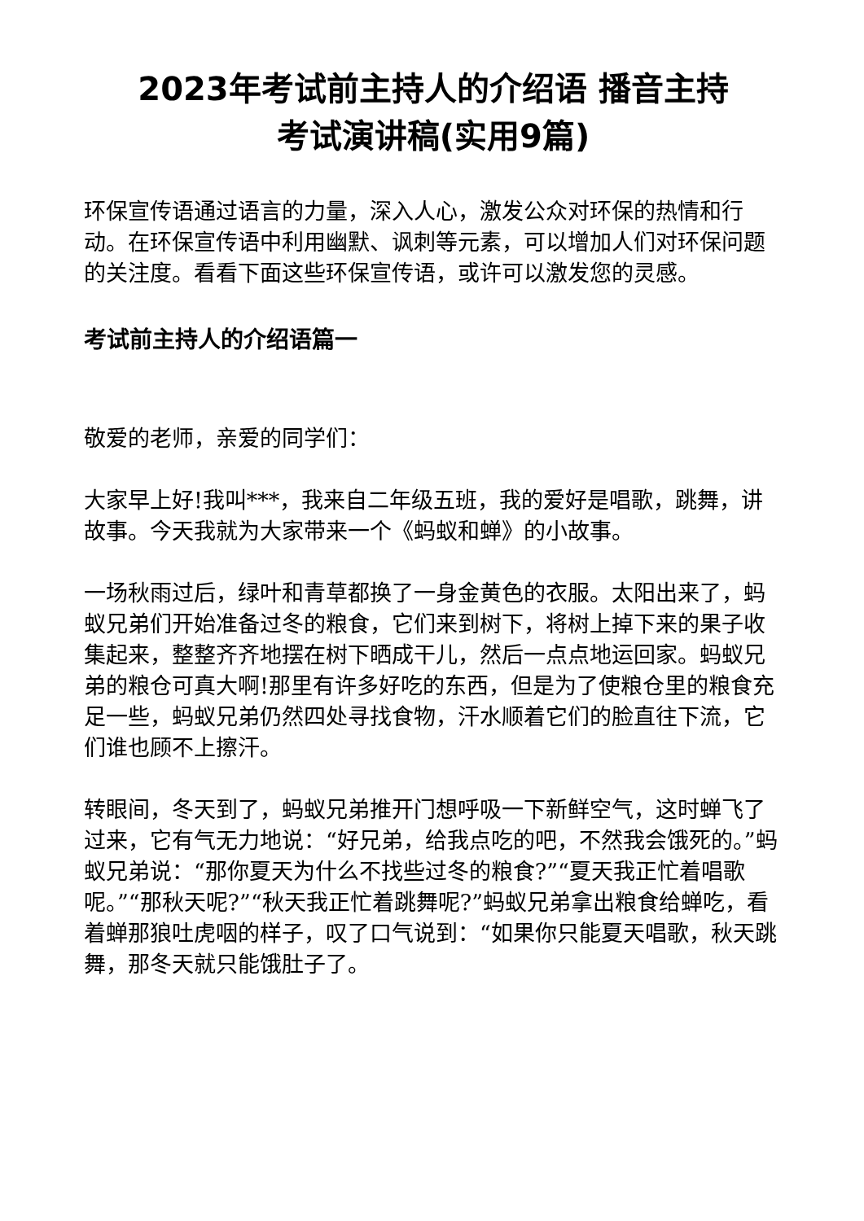2023年考试前主持人的介绍语 播音主持
考试演讲稿(实用9篇)
环保宣传语通过语言的力量，深入人心，激发公众对环保的热情和行动。在环保宣传语中利用幽默、讽刺等元素，可以增加人们对环保问题的关注度。看看下面这些环保宣传语，或许可以激发您的灵感。
考试前主持人的介绍语篇一
敬爱的老师，亲爱的同学们：
大家早上好!我叫***，我来自二年级五班，我的爱好是唱歌，跳舞，讲故事。今天我就为大家带来一个《蚂蚁和蝉》的小故事。
一场秋雨过后，绿叶和青草都换了一身金黄色的衣服。太阳出来了，蚂蚁兄弟们开始准备过冬的粮食，它们来到树下，将树上掉下来的果子收集起来，整整齐齐地摆在树下晒成干儿，然后一点点地运回家。蚂蚁兄弟的粮仓可真大啊!那里有许多好吃的东西，但是为了使粮仓里的粮食充足一些，蚂蚁兄弟仍然四处寻找食物，汗水顺着它们的脸直往下流，它们谁也顾不上擦汗。
转眼间，冬天到了，蚂蚁兄弟推开门想呼吸一下新鲜空气，这时蝉飞了过来，它有气无力地说：“好兄弟，给我点吃的吧，不然我会饿死的。”蚂蚁兄弟说：“那你夏天为什么不找些过冬的粮食?”“夏天我正忙着唱歌呢。”“那秋天呢?”“秋天我正忙着跳舞呢?”蚂蚁兄弟拿出粮食给蝉吃，看着蝉那狼吐虎咽的样子，叹了口气说到：“如果你只能夏天唱歌，秋天跳舞，那冬天就只能饿肚子了。